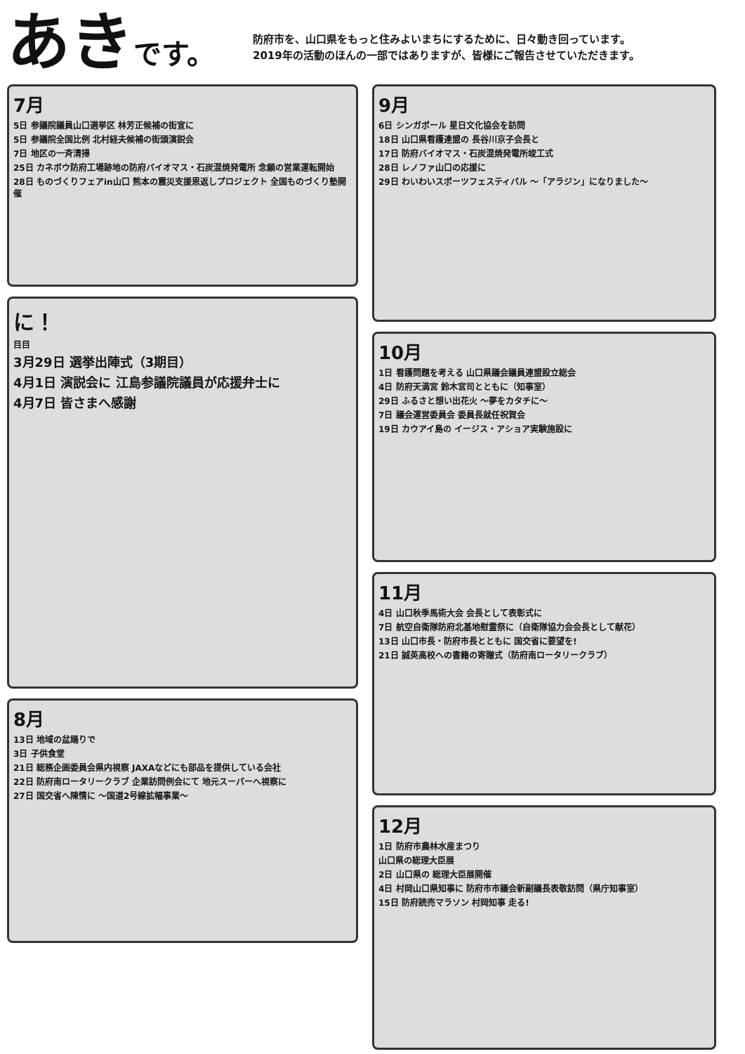あきです。
防府市を、山口県をもっと住みよいまちにするために、日々動き回っています。
2019年の活動のほんの一部ではありますが、皆様にご報告させていただきます。
7月
5日 参議院議員山口選挙区 林芳正候補の街宣に
5日 参議院全国比例 北村経夫候補の街頭演説会
7日 地区の一斉清掃
25日 カネボウ防府工場跡地の防府バイオマス・石炭混焼発電所 念願の営業運転開始
28日 ものづくりフェアin山口 熊本の震災支援恩返しプロジェクト 全国ものづくり塾開催
に！
目目
3月29日 選挙出陣式（3期目）
4月1日 演説会に 江島参議院議員が応援弁士に
4月7日 皆さまへ感謝
8月
13日 地域の盆踊りで
3日 子供食堂
21日 総務企画委員会県内視察 JAXAなどにも部品を提供している会社
22日 防府南ロータリークラブ 企業訪問例会にて 地元スーパーへ視察に
27日 国交省へ陳情に ～国道2号線拡幅事業～
9月
6日 シンガポール 星日文化協会を訪問
18日 山口県看護連盟の 長谷川京子会長と
17日 防府バイオマス・石炭混焼発電所竣工式
28日 レノファ山口の応援に
29日 わいわいスポーツフェスティバル ～「アラジン」になりました～
10月
1日 看護問題を考える 山口県議会議員連盟設立総会
4日 防府天満宮 鈴木宮司とともに（知事室）
29日 ふるさと想い出花火 ～夢をカタチに～
7日 議会運営委員会 委員長就任祝賀会
19日 カウアイ島の イージス・アショア実験施設に
11月
4日 山口秋季馬術大会 会長として表彰式に
7日 航空自衛隊防府北基地慰霊祭に（自衛隊協力会会長として献花）
13日 山口市長・防府市長とともに 国交省に要望を!
21日 誠英高校への書籍の寄贈式（防府南ロータリークラブ）
12月
1日 防府市農林水産まつり
山口県の総理大臣展
2日 山口県の 総理大臣展開催
4日 村岡山口県知事に 防府市市議会新副議長表敬訪問（県庁知事室）
15日 防府読売マラソン 村岡知事 走る!